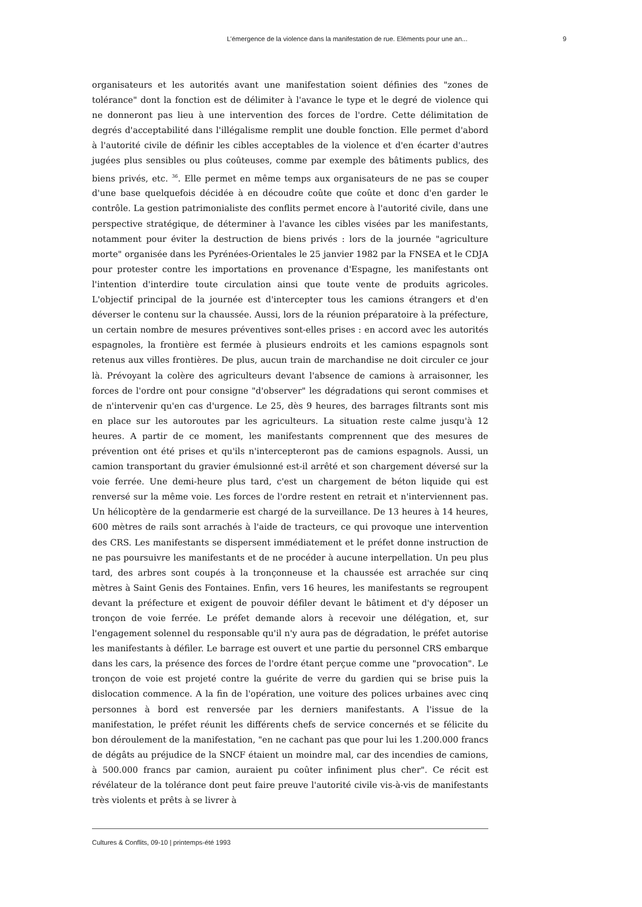L’émergence de la violence dans la manifestation de rue. Eléments pour une an... 9
organisateurs et les autorités avant une manifestation soient définies des "zones de tolérance" dont la fonction est de délimiter à l'avance le type et le degré de violence qui ne donneront pas lieu à une intervention des forces de l'ordre. Cette délimitation de degrés d'acceptabilité dans l'illégalisme remplit une double fonction. Elle permet d'abord à l'autorité civile de définir les cibles acceptables de la violence et d'en écarter d'autres jugées plus sensibles ou plus coûteuses, comme par exemple des bâtiments publics, des biens privés, etc. <sup>36</sup>. Elle permet en même temps aux organisateurs de ne pas se couper d'une base quelquefois décidée à en découdre coûte que coûte et donc d'en garder le contrôle. La gestion patrimonialiste des conflits permet encore à l'autorité civile, dans une perspective stratégique, de déterminer à l'avance les cibles visées par les manifestants, notamment pour éviter la destruction de biens privés : lors de la journée "agriculture morte" organisée dans les Pyrénées-Orientales le 25 janvier 1982 par la FNSEA et le CDJA pour protester contre les importations en provenance d'Espagne, les manifestants ont l'intention d'interdire toute circulation ainsi que toute vente de produits agricoles. L'objectif principal de la journée est d'intercepter tous les camions étrangers et d'en déverser le contenu sur la chaussée. Aussi, lors de la réunion préparatoire à la préfecture, un certain nombre de mesures préventives sont-elles prises : en accord avec les autorités espagnoles, la frontière est fermée à plusieurs endroits et les camions espagnols sont retenus aux villes frontières. De plus, aucun train de marchandise ne doit circuler ce jour là. Prévoyant la colère des agriculteurs devant l'absence de camions à arraisonner, les forces de l'ordre ont pour consigne "d'observer" les dégradations qui seront commises et de n'intervenir qu'en cas d'urgence. Le 25, dès 9 heures, des barrages filtrants sont mis en place sur les autoroutes par les agriculteurs. La situation reste calme jusqu'à 12 heures. A partir de ce moment, les manifestants comprennent que des mesures de prévention ont été prises et qu'ils n'intercepteront pas de camions espagnols. Aussi, un camion transportant du gravier émulsionné est-il arrêté et son chargement déversé sur la voie ferrée. Une demi-heure plus tard, c'est un chargement de béton liquide qui est renversé sur la même voie. Les forces de l'ordre restent en retrait et n'interviennent pas. Un hélicoptère de la gendarmerie est chargé de la surveillance. De 13 heures à 14 heures, 600 mètres de rails sont arrachés à l'aide de tracteurs, ce qui provoque une intervention des CRS. Les manifestants se dispersent immédiatement et le préfet donne instruction de ne pas poursuivre les manifestants et de ne procéder à aucune interpellation. Un peu plus tard, des arbres sont coupés à la tronçonneuse et la chaussée est arrachée sur cinq mètres à Saint Genis des Fontaines. Enfin, vers 16 heures, les manifestants se regroupent devant la préfecture et exigent de pouvoir défiler devant le bâtiment et d'y déposer un tronçon de voie ferrée. Le préfet demande alors à recevoir une délégation, et, sur l'engagement solennel du responsable qu'il n'y aura pas de dégradation, le préfet autorise les manifestants à défiler. Le barrage est ouvert et une partie du personnel CRS embarque dans les cars, la présence des forces de l'ordre étant perçue comme une "provocation". Le tronçon de voie est projeté contre la guérite de verre du gardien qui se brise puis la dislocation commence. A la fin de l'opération, une voiture des polices urbaines avec cinq personnes à bord est renversée par les derniers manifestants. A l'issue de la manifestation, le préfet réunit les différents chefs de service concernés et se félicite du bon déroulement de la manifestation, "en ne cachant pas que pour lui les 1.200.000 francs de dégâts au préjudice de la SNCF étaient un moindre mal, car des incendies de camions, à 500.000 francs par camion, auraient pu coûter infiniment plus cher". Ce récit est révélateur de la tolérance dont peut faire preuve l'autorité civile vis-à-vis de manifestants très violents et prêts à se livrer à
Cultures & Conflits, 09-10 | printemps-été 1993